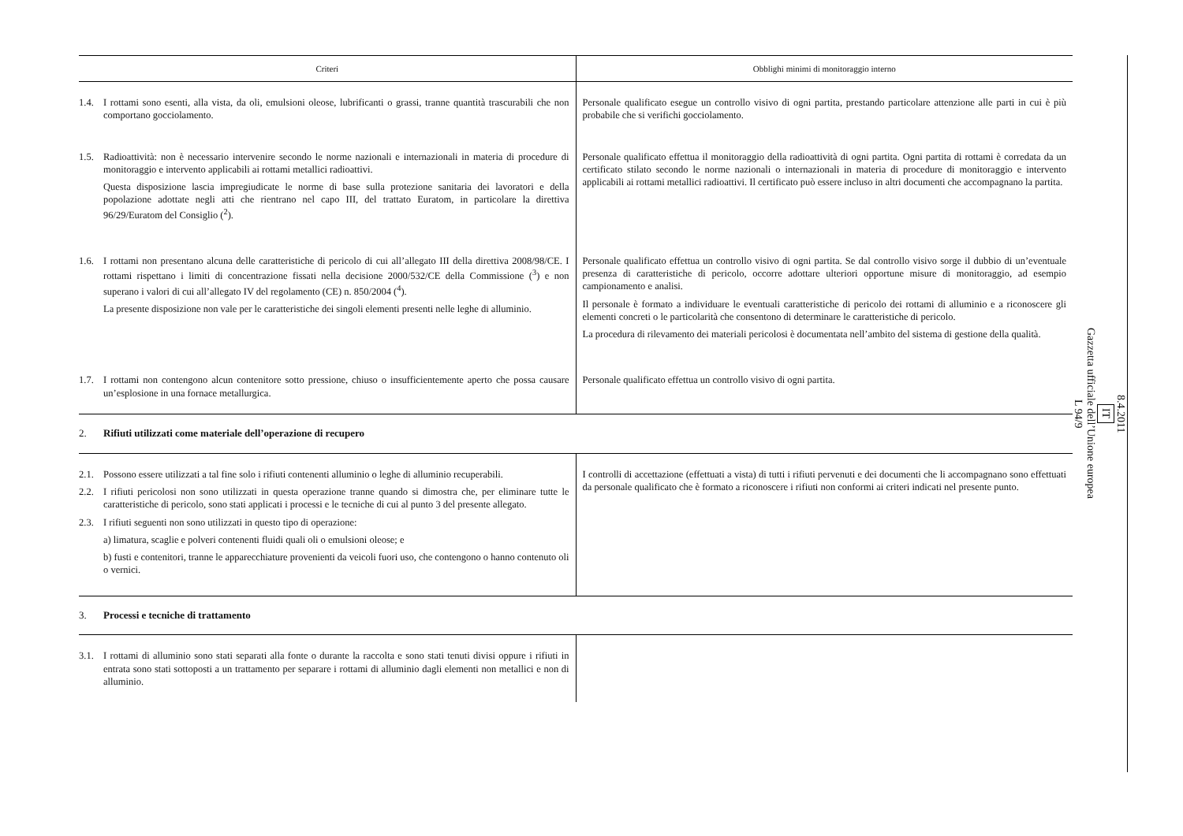| Criteri | Obblighi minimi di monitoraggio interno |
| --- | --- |
| 1.4. I rottami sono esenti, alla vista, da oli, emulsioni oleose, lubrificanti o grassi, tranne quantità trascurabili che non comportano gocciolamento. | Personale qualificato esegue un controllo visivo di ogni partita, prestando particolare attenzione alle parti in cui è più probabile che si verifichi gocciolamento. |
| 1.5. Radioattività: non è necessario intervenire secondo le norme nazionali e internazionali in materia di procedure di monitoraggio e intervento applicabili ai rottami metallici radioattivi. Questa disposizione lascia impregiudicate le norme di base sulla protezione sanitaria dei lavoratori e della popolazione adottate negli atti che rientrano nel capo III, del trattato Euratom, in particolare la direttiva 96/29/Euratom del Consiglio (<sup>2</sup>). | Personale qualificato effettua il monitoraggio della radioattività di ogni partita. Ogni partita di rottami è corredata da un certificato stilato secondo le norme nazionali o internazionali in materia di procedure di monitoraggio e intervento applicabili ai rottami metallici radioattivi. Il certificato può essere incluso in altri documenti che accompagnano la partita. |
| 1.6. I rottami non presentano alcuna delle caratteristiche di pericolo di cui all’allegato III della direttiva 2008/98/CE. I rottami rispettano i limiti di concentrazione fissati nella decisione 2000/532/CE della Commissione (<sup>3</sup>) e non superano i valori di cui all’allegato IV del regolamento (CE) n. 850/2004 (<sup>4</sup>). La presente disposizione non vale per le caratteristiche dei singoli elementi presenti nelle leghe di alluminio. | Personale qualificato effettua un controllo visivo di ogni partita. Se dal controllo visivo sorge il dubbio di un’eventuale presenza di caratteristiche di pericolo, occorre adottare ulteriori opportune misure di monitoraggio, ad esempio campionamento e analisi. Il personale è formato a individuare le eventuali caratteristiche di pericolo dei rottami di alluminio e a riconoscere gli elementi concreti o le particolarità che consentono di determinare le caratteristiche di pericolo. La procedura di rilevamento dei materiali pericolosi è documentata nell’ambito del sistema di gestione della qualità. |
| 1.7. I rottami non contengono alcun contenitore sotto pressione, chiuso o insufficientemente aperto che possa causare un’esplosione in una fornace metallurgica. | Personale qualificato effettua un controllo visivo di ogni partita. |
| 2. Rifiuti utilizzati come materiale dell’operazione di recupero | |
| 2.1. Possono essere utilizzati a tal fine solo i rifiuti contenenti alluminio o leghe di alluminio recuperabili. 2.2. I rifiuti pericolosi non sono utilizzati in questa operazione tranne quando si dimostra che, per eliminare tutte le caratteristiche di pericolo, sono stati applicati i processi e le tecniche di cui al punto 3 del presente allegato. 2.3. I rifiuti seguenti non sono utilizzati in questo tipo di operazione: a) limatura, scaglie e polveri contenenti fluidi quali oli o emulsioni oleose; e b) fusti e contenitori, tranne le apparecchiature provenienti da veicoli fuori uso, che contengono o hanno contenuto oli o vernici. | I controlli di accettazione (effettuati a vista) di tutti i rifiuti pervenuti e dei documenti che li accompagnano sono effettuati da personale qualificato che è formato a riconoscere i rifiuti non conformi ai criteri indicati nel presente punto. |
| 3. Processi e tecniche di trattamento | |
| 3.1. I rottami di alluminio sono stati separati alla fonte o durante la raccolta e sono stati tenuti divisi oppure i rifiuti in entrata sono stati sottoposti a un trattamento per separare i rottami di alluminio dagli elementi non metallici e non di alluminio. | |
8.4.2011
IT
Gazzetta ufficiale dell’Unione europea
L 94/9